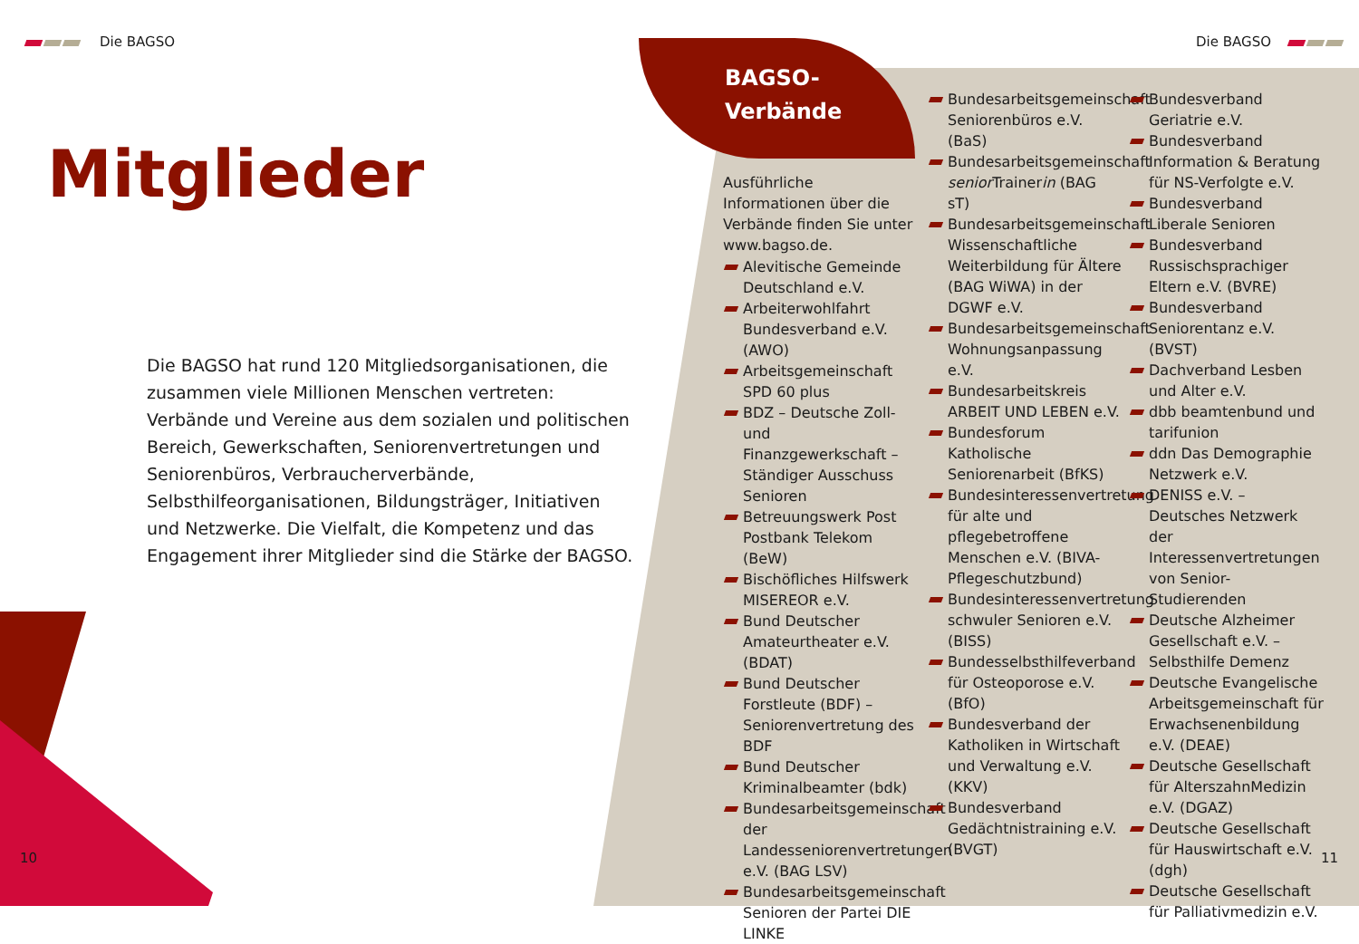Die BAGSO Die BAGSO
Mitglieder
Die BAGSO hat rund 120 Mitgliedsorganisationen, die zusammen viele Millionen Menschen vertreten: Verbände und Vereine aus dem sozialen und politischen Bereich, Gewerkschaften, Seniorenvertretungen und Senioren­büros, Verbraucherverbände, Selbsthilfeorganisationen, Bildungsträger, Initiativen und Netzwerke. Die Vielfalt, die Kompetenz und das Engagement ihrer Mitglieder sind die Stärke der BAGSO.
BAGSO-
Verbände
Ausführliche Informationen über die Verbände finden Sie unter www.bagso.de.
Alevitische Gemeinde Deutschland e.V.
Arbeiterwohlfahrt Bundesverband e.V. (AWO)
Arbeitsgemeinschaft SPD 60 plus
BDZ – Deutsche Zoll- und Finanzgewerkschaft – Ständiger Ausschuss Senioren
Betreuungswerk Post Postbank Telekom (BeW)
Bischöfliches Hilfswerk MISEREOR e.V.
Bund Deutscher Amateurtheater e.V. (BDAT)
Bund Deutscher Forstleute (BDF) – Seniorenvertretung des BDF
Bund Deutscher Kriminalbeamter (bdk)
Bundesarbeitsgemeinschaft der Landesseniorenvertretungen e.V. (BAG LSV)
Bundesarbeitsgemeinschaft Senioren der Partei DIE LINKE
Bundesarbeitsgemeinschaft Seniorenbüros e.V. (BaS)
Bundesarbeitsgemeinschaft senior Trainerin (BAG sT)
Bundesarbeitsgemeinschaft Wissenschaftliche Weiterbildung für Ältere (BAG WiWA) in der DGWF e.V.
Bundesarbeitsgemeinschaft Wohnungsanpassung e.V.
Bundesarbeitskreis ARBEIT UND LEBEN e.V.
Bundesforum Katholische Seniorenarbeit (BfKS)
Bundesinteressenvertretung für alte und pflegebetroffene Menschen e.V. (BIVA-Pflegeschutzbund)
Bundesinteressenvertretung schwuler Senioren e.V. (BISS)
Bundesselbsthilfeverband für Osteoporose e.V. (BfO)
Bundesverband der Katholiken in Wirtschaft und Verwaltung e.V. (KKV)
Bundesverband Gedächtnistraining e.V. (BVGT)
Bundesverband Geriatrie e.V.
Bundesverband Information & Beratung für NS-Verfolgte e.V.
Bundesverband Liberale Senioren
Bundesverband Russischsprachiger Eltern e.V. (BVRE)
Bundesverband Seniorentanz e.V. (BVST)
Dachverband Lesben und Alter e.V.
dbb beamtenbund und tarifunion
ddn Das Demographie Netzwerk e.V.
DENISS e.V. – Deutsches Netzwerk der Interessenvertretungen von Senior-Studierenden
Deutsche Alzheimer Gesellschaft e.V. – Selbsthilfe Demenz
Deutsche Evangelische Arbeitsgemeinschaft für Erwachsenenbildung e.V. (DEAE)
Deutsche Gesellschaft für AlterszahnMedizin e.V. (DGAZ)
Deutsche Gesellschaft für Hauswirtschaft e.V. (dgh)
Deutsche Gesellschaft für Palliativmedizin e.V.
10 11